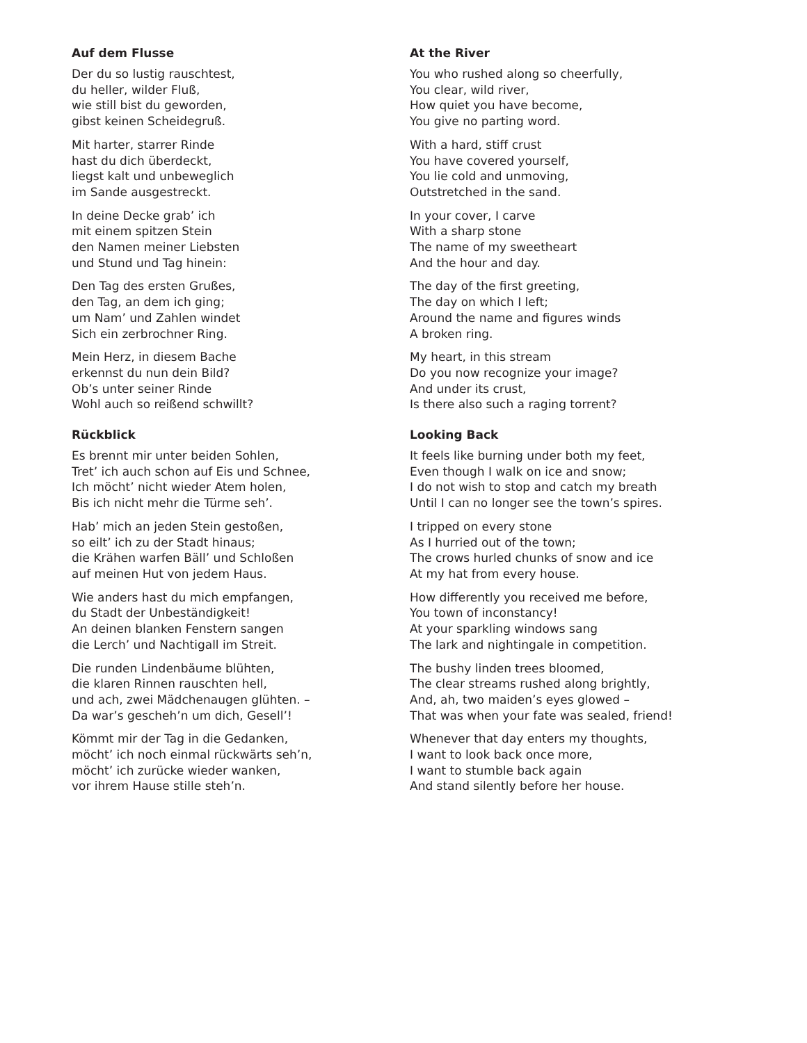Auf dem Flusse
Der du so lustig rauschtest,
du heller, wilder Fluß,
wie still bist du geworden,
gibst keinen Scheidegruß.
Mit harter, starrer Rinde
hast du dich überdeckt,
liegst kalt und unbeweglich
im Sande ausgestreckt.
In deine Decke grab’ ich
mit einem spitzen Stein
den Namen meiner Liebsten
und Stund und Tag hinein:
Den Tag des ersten Grußes,
den Tag, an dem ich ging;
um Nam’ und Zahlen windet
Sich ein zerbrochner Ring.
Mein Herz, in diesem Bache
erkennst du nun dein Bild?
Ob’s unter seiner Rinde
Wohl auch so reißend schwillt?
Rückblick
Es brennt mir unter beiden Sohlen,
Tret’ ich auch schon auf Eis und Schnee,
Ich möcht’ nicht wieder Atem holen,
Bis ich nicht mehr die Türme seh’.
Hab’ mich an jeden Stein gestoßen,
so eilt’ ich zu der Stadt hinaus;
die Krähen warfen Bäll’ und Schloßen
auf meinen Hut von jedem Haus.
Wie anders hast du mich empfangen,
du Stadt der Unbeständigkeit!
An deinen blanken Fenstern sangen
die Lerch’ und Nachtigall im Streit.
Die runden Lindenbäume blühten,
die klaren Rinnen rauschten hell,
und ach, zwei Mädchenaugen glühten. –
Da war’s gescheh’n um dich, Gesell’!
Kömmt mir der Tag in die Gedanken,
möcht’ ich noch einmal rückwärts seh’n,
möcht’ ich zurücke wieder wanken,
vor ihrem Hause stille steh’n.
At the River
You who rushed along so cheerfully,
You clear, wild river,
How quiet you have become,
You give no parting word.
With a hard, stiff crust
You have covered yourself,
You lie cold and unmoving,
Outstretched in the sand.
In your cover, I carve
With a sharp stone
The name of my sweetheart
And the hour and day.
The day of the first greeting,
The day on which I left;
Around the name and figures winds
A broken ring.
My heart, in this stream
Do you now recognize your image?
And under its crust,
Is there also such a raging torrent?
Looking Back
It feels like burning under both my feet,
Even though I walk on ice and snow;
I do not wish to stop and catch my breath
Until I can no longer see the town’s spires.
I tripped on every stone
As I hurried out of the town;
The crows hurled chunks of snow and ice
At my hat from every house.
How differently you received me before,
You town of inconstancy!
At your sparkling windows sang
The lark and nightingale in competition.
The bushy linden trees bloomed,
The clear streams rushed along brightly,
And, ah, two maiden’s eyes glowed –
That was when your fate was sealed, friend!
Whenever that day enters my thoughts,
I want to look back once more,
I want to stumble back again
And stand silently before her house.